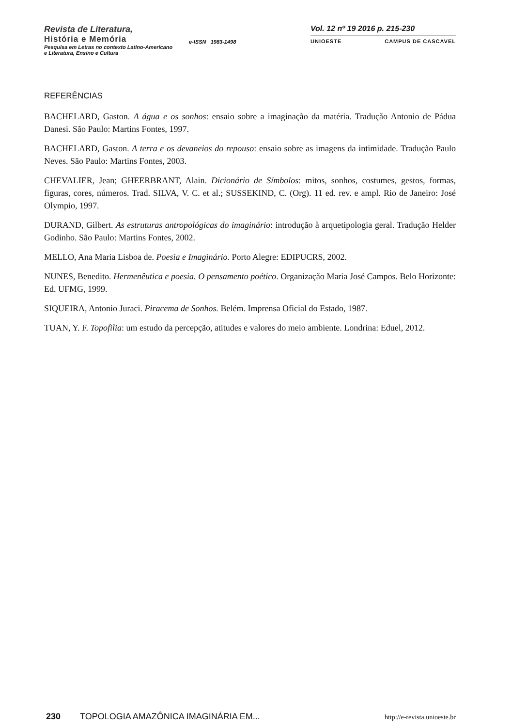Revista de Literatura,
História e Memória
Pesquisa em Letras no contexto Latino-Americano
e Literatura, Ensino e Cultura
e-ISSN 1983-1498
Vol. 12 nº 19 2016 p. 215-230
UNIOESTE CAMPUS DE CASCAVEL
REFERÊNCIAS
BACHELARD, Gaston. A água e os sonhos: ensaio sobre a imaginação da matéria. Tradução Antonio de Pádua Danesi. São Paulo: Martins Fontes, 1997.
BACHELARD, Gaston. A terra e os devaneios do repouso: ensaio sobre as imagens da intimidade. Tradução Paulo Neves. São Paulo: Martins Fontes, 2003.
CHEVALIER, Jean; GHEERBRANT, Alain. Dicionário de Símbolos: mitos, sonhos, costumes, gestos, formas, figuras, cores, números. Trad. SILVA, V. C. et al.; SUSSEKIND, C. (Org). 11 ed. rev. e ampl. Rio de Janeiro: José Olympio, 1997.
DURAND, Gilbert. As estruturas antropológicas do imaginário: introdução à arquetipologia geral. Tradução Helder Godinho. São Paulo: Martins Fontes, 2002.
MELLO, Ana Maria Lisboa de. Poesia e Imaginário. Porto Alegre: EDIPUCRS, 2002.
NUNES, Benedito. Hermenêutica e poesia. O pensamento poético. Organização Maria José Campos. Belo Horizonte: Ed. UFMG, 1999.
SIQUEIRA, Antonio Juraci. Piracema de Sonhos. Belém. Imprensa Oficial do Estado, 1987.
TUAN, Y. F. Topofilia: um estudo da percepção, atitudes e valores do meio ambiente. Londrina: Eduel, 2012.
230 TOPOLOGIA AMAZÔNICA IMAGINÁRIA EM... http://e-revista.unioeste.br